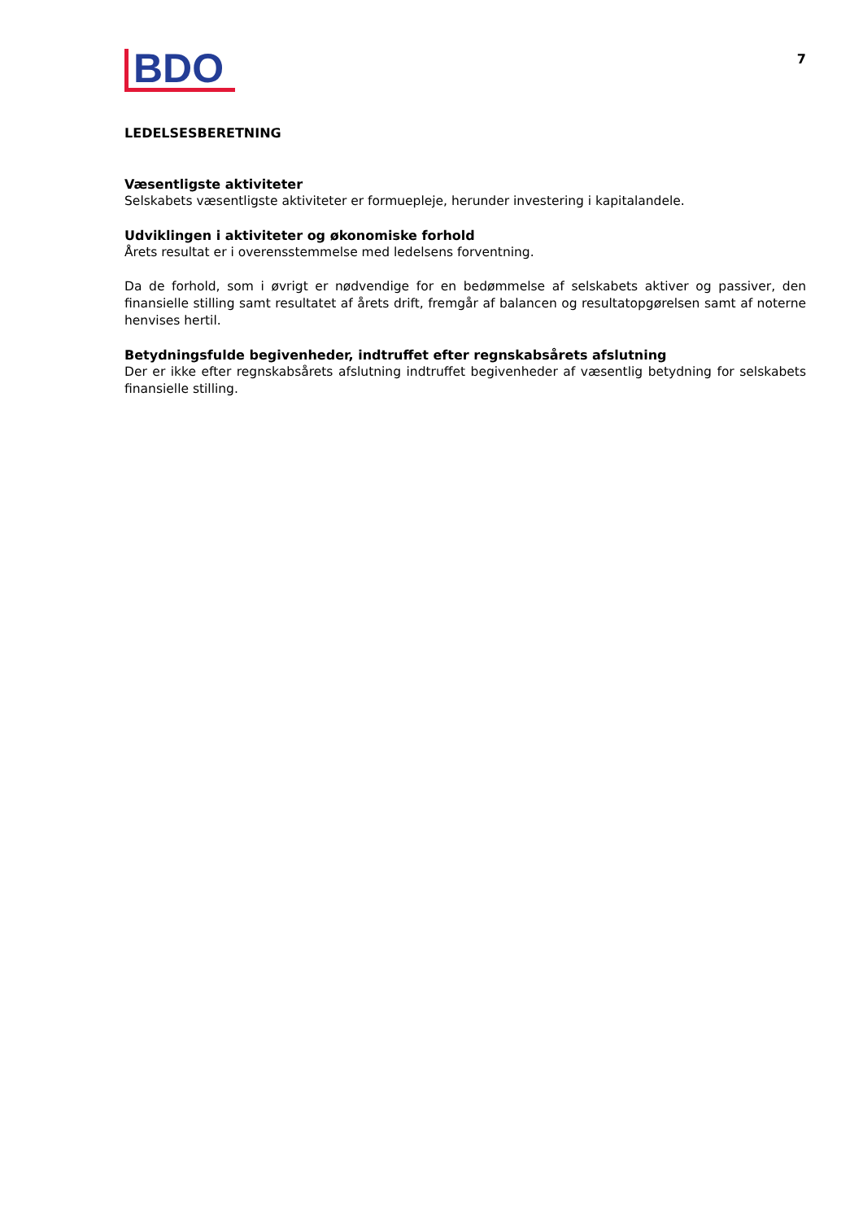BDO
7
LEDELSESBERETNING
Væsentligste aktiviteter
Selskabets væsentligste aktiviteter er formuepleje, herunder investering i kapitalandele.
Udviklingen i aktiviteter og økonomiske forhold
Årets resultat er i overensstemmelse med ledelsens forventning.
Da de forhold, som i øvrigt er nødvendige for en bedømmelse af selskabets aktiver og passiver, den finansielle stilling samt resultatet af årets drift, fremgår af balancen og resultatopgørelsen samt af noterne henvises hertil.
Betydningsfulde begivenheder, indtruffet efter regnskabsårets afslutning
Der er ikke efter regnskabsårets afslutning indtruffet begivenheder af væsentlig betydning for selskabets finansielle stilling.